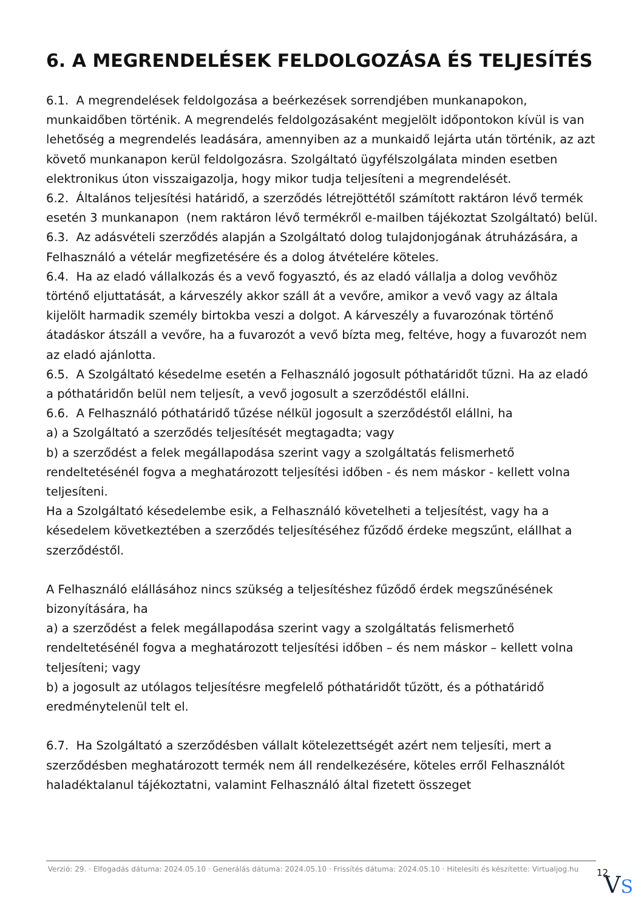6. A MEGRENDELÉSEK FELDOLGOZÁSA ÉS TELJESÍTÉS
6.1. A megrendelések feldolgozása a beérkezések sorrendjében munkanapokon, munkaidőben történik. A megrendelés feldolgozásaként megjelölt időpontokon kívül is van lehetőség a megrendelés leadására, amennyiben az a munkaidő lejárta után történik, az azt követő munkanapon kerül feldolgozásra. Szolgáltató ügyfélszolgálata minden esetben elektronikus úton visszaigazolja, hogy mikor tudja teljesíteni a megrendelését.
6.2. Általános teljesítési határidő, a szerződés létrejöttétől számított raktáron lévő termék esetén 3 munkanapon (nem raktáron lévő termékről e-mailben tájékoztat Szolgáltató) belül.
6.3. Az adásvételi szerződés alapján a Szolgáltató dolog tulajdonjogának átruházására, a Felhasználó a vételár megfizetésére és a dolog átvételére köteles.
6.4. Ha az eladó vállalkozás és a vevő fogyasztó, és az eladó vállalja a dolog vevőhöz történő eljuttatását, a kárveszély akkor száll át a vevőre, amikor a vevő vagy az általa kijelölt harmadik személy birtokba veszi a dolgot. A kárveszély a fuvarozónak történő átadáskor átszáll a vevőre, ha a fuvarozót a vevő bízta meg, feltéve, hogy a fuvarozót nem az eladó ajánlotta.
6.5. A Szolgáltató késedelme esetén a Felhasználó jogosult póthatáridőt tűzni. Ha az eladó a póthatáridőn belül nem teljesít, a vevő jogosult a szerződéstől elállni.
6.6. A Felhasználó póthatáridő tűzése nélkül jogosult a szerződéstől elállni, ha
a) a Szolgáltató a szerződés teljesítését megtagadta; vagy
b) a szerződést a felek megállapodása szerint vagy a szolgáltatás felismerhető rendeltetésénél fogva a meghatározott teljesítési időben - és nem máskor - kellett volna teljesíteni.
Ha a Szolgáltató késedelembe esik, a Felhasználó követelheti a teljesítést, vagy ha a késedelem következtében a szerződés teljesítéséhez fűződő érdeke megszűnt, elállhat a szerződéstől.
A Felhasználó elállásához nincs szükség a teljesítéshez fűződő érdek megszűnésének bizonyítására, ha
a) a szerződést a felek megállapodása szerint vagy a szolgáltatás felismerhető rendeltetésénél fogva a meghatározott teljesítési időben – és nem máskor – kellett volna teljesíteni; vagy
b) a jogosult az utólagos teljesítésre megfelelő póthatáridőt tűzött, és a póthatáridő eredménytelenül telt el.
6.7. Ha Szolgáltató a szerződésben vállalt kötelezettségét azért nem teljesíti, mert a szerződésben meghatározott termék nem áll rendelkezésére, köteles erről Felhasználót haladéktalanul tájékoztatni, valamint Felhasználó által fizetett összeget
Verzió: 29. · Elfogadás dátuma: 2024.05.10 · Generálás dátuma: 2024.05.10 · Frissítés dátuma: 2024.05.10 · Hitelesíti és készítette: Virtualjog.hu
12
VS